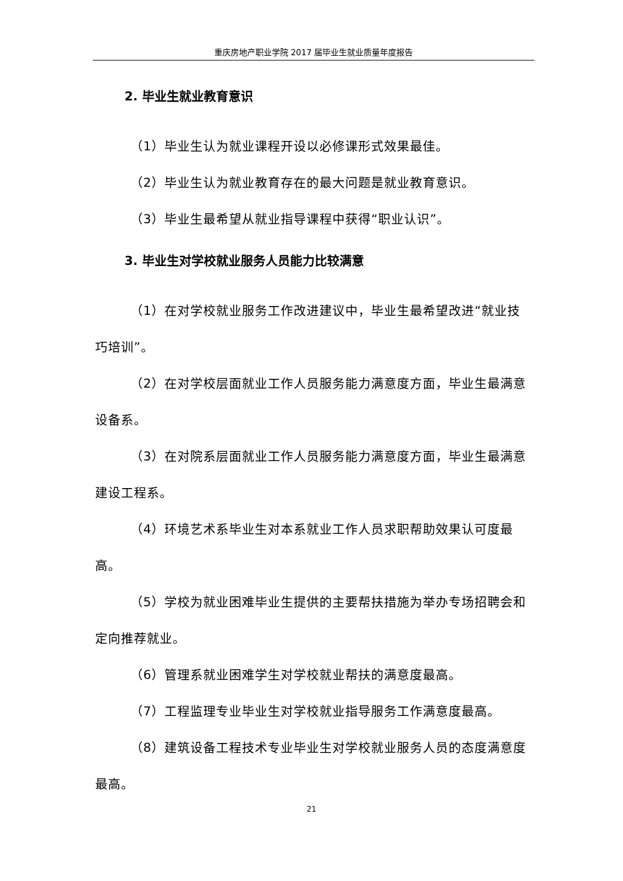重庆房地产职业学院 2017 届毕业生就业质量年度报告
2. 毕业生就业教育意识
（1）毕业生认为就业课程开设以必修课形式效果最佳。
（2）毕业生认为就业教育存在的最大问题是就业教育意识。
（3）毕业生最希望从就业指导课程中获得“职业认识”。
3. 毕业生对学校就业服务人员能力比较满意
（1）在对学校就业服务工作改进建议中，毕业生最希望改进“就业技巧培训”。
（2）在对学校层面就业工作人员服务能力满意度方面，毕业生最满意设备系。
（3）在对院系层面就业工作人员服务能力满意度方面，毕业生最满意建设工程系。
（4）环境艺术系毕业生对本系就业工作人员求职帮助效果认可度最高。
（5）学校为就业困难毕业生提供的主要帮扶措施为举办专场招聘会和定向推荐就业。
（6）管理系就业困难学生对学校就业帮扶的满意度最高。
（7）工程监理专业毕业生对学校就业指导服务工作满意度最高。
（8）建筑设备工程技术专业毕业生对学校就业服务人员的态度满意度最高。
21